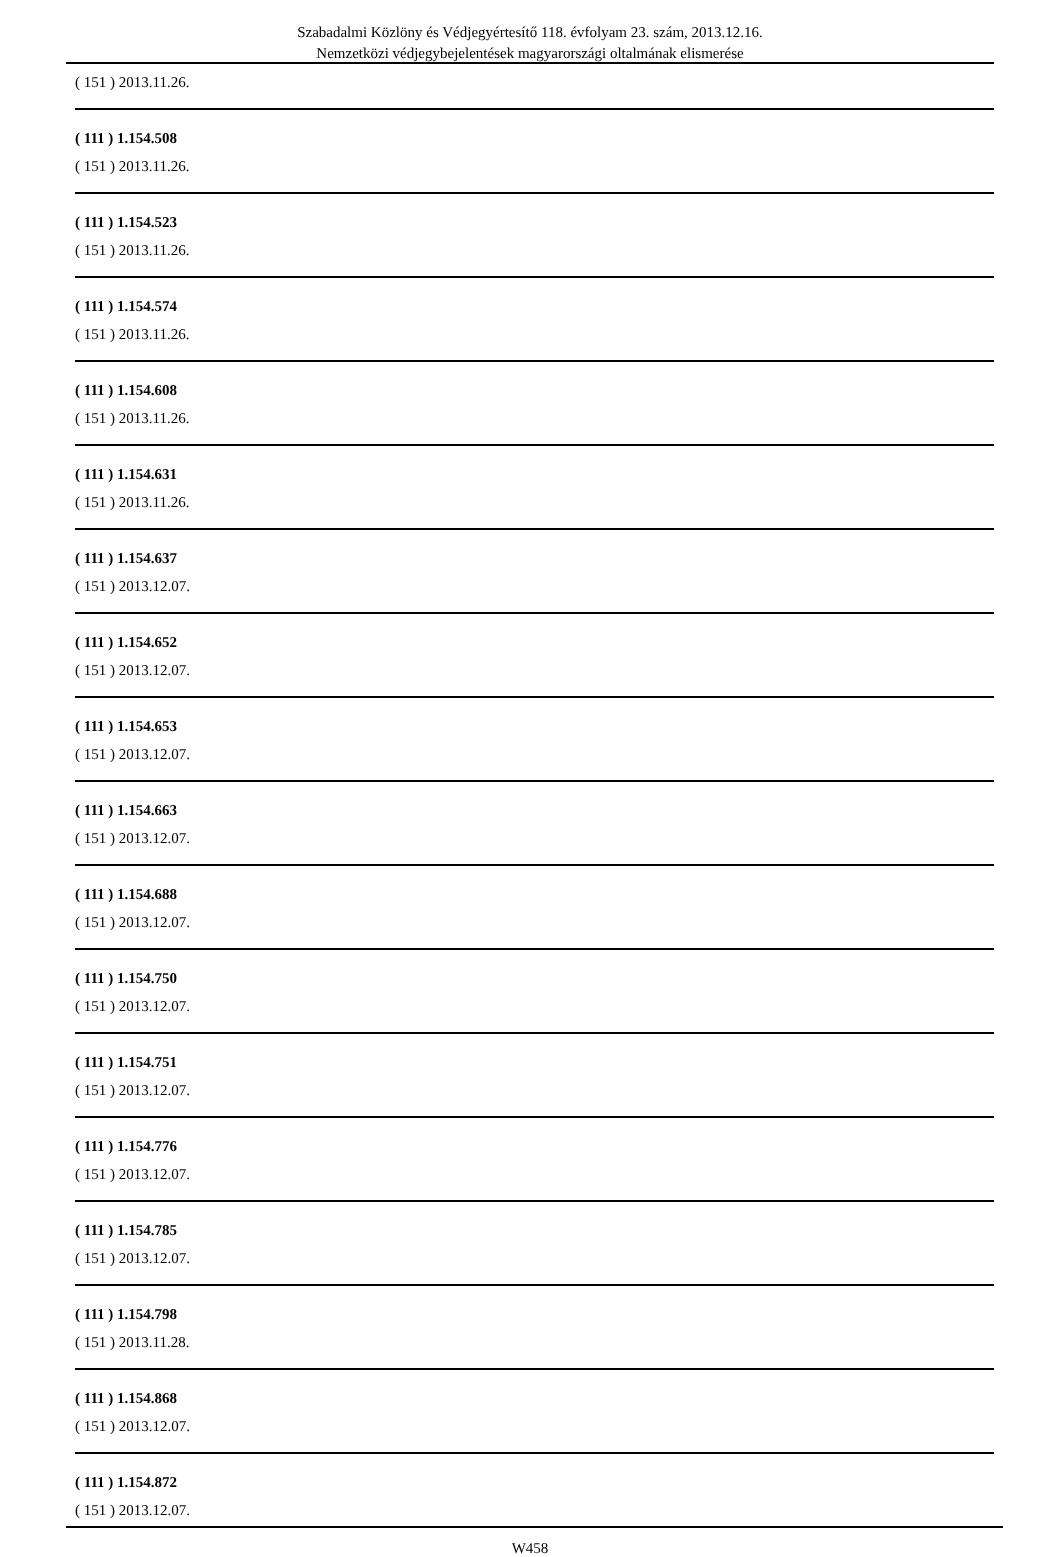Szabadalmi Közlöny és Védjegyértesítő 118. évfolyam 23. szám, 2013.12.16.
Nemzetközi védjegybejelentések magyarországi oltalmának elismerése
( 151 ) 2013.11.26.
( 111 ) 1.154.508
( 151 ) 2013.11.26.
( 111 ) 1.154.523
( 151 ) 2013.11.26.
( 111 ) 1.154.574
( 151 ) 2013.11.26.
( 111 ) 1.154.608
( 151 ) 2013.11.26.
( 111 ) 1.154.631
( 151 ) 2013.11.26.
( 111 ) 1.154.637
( 151 ) 2013.12.07.
( 111 ) 1.154.652
( 151 ) 2013.12.07.
( 111 ) 1.154.653
( 151 ) 2013.12.07.
( 111 ) 1.154.663
( 151 ) 2013.12.07.
( 111 ) 1.154.688
( 151 ) 2013.12.07.
( 111 ) 1.154.750
( 151 ) 2013.12.07.
( 111 ) 1.154.751
( 151 ) 2013.12.07.
( 111 ) 1.154.776
( 151 ) 2013.12.07.
( 111 ) 1.154.785
( 151 ) 2013.12.07.
( 111 ) 1.154.798
( 151 ) 2013.11.28.
( 111 ) 1.154.868
( 151 ) 2013.12.07.
( 111 ) 1.154.872
( 151 ) 2013.12.07.
W458